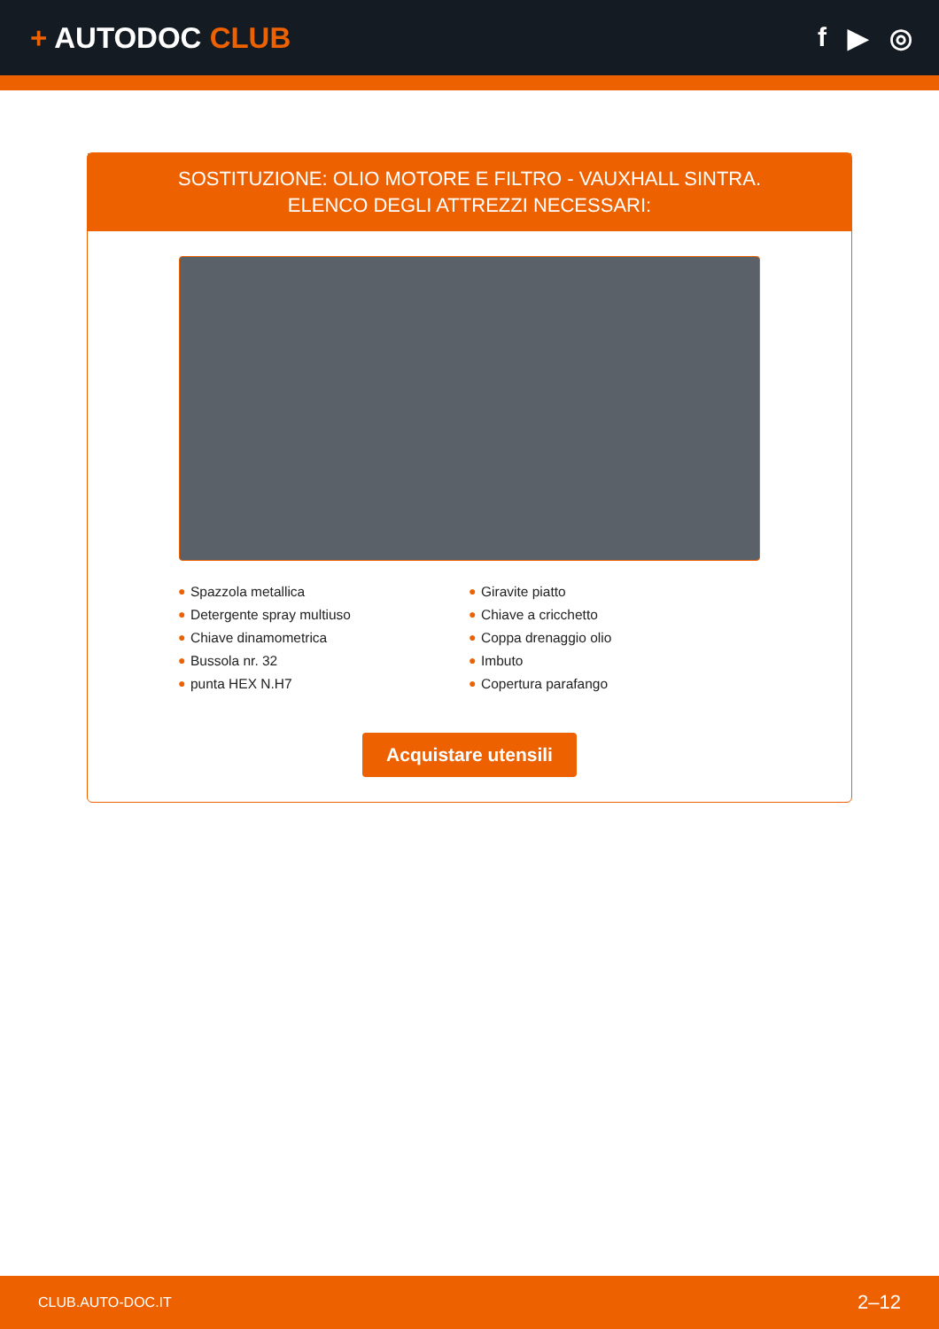+ AUTODOC CLUB f ▶ ◎
SOSTITUZIONE: OLIO MOTORE E FILTRO - VAUXHALL SINTRA. ELENCO DEGLI ATTREZZI NECESSARI:
● Spazzola metallica
● Detergente spray multiuso
● Chiave dinamometrica
● Bussola nr. 32
● punta HEX N.H7
● Giravite piatto
● Chiave a cricchetto
● Coppa drenaggio olio
● Imbuto
● Copertura parafango
Acquistare utensili
CLUB.AUTO-DOC.IT 2–12